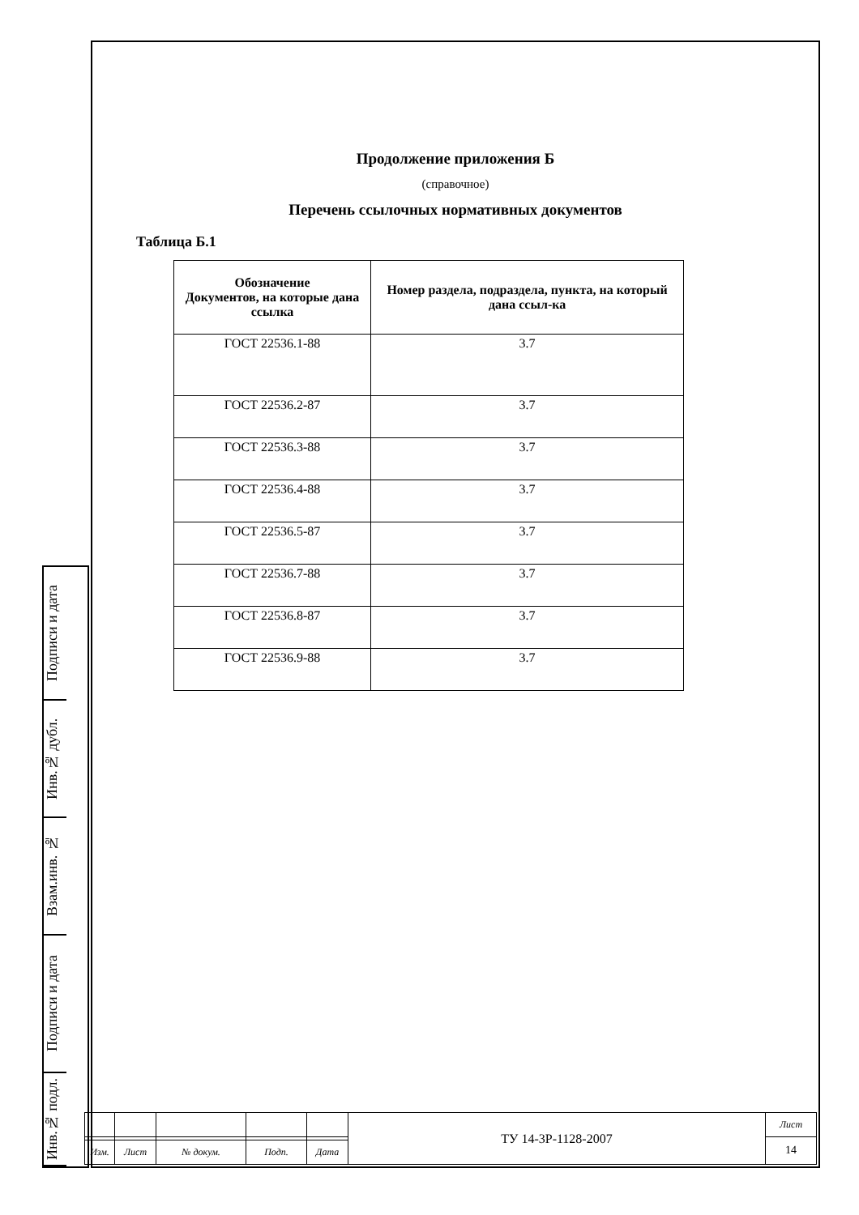Подписи и дата
Инв.№ дубл.
Взам.инв. №
Подписи и дата
Инв.№ подл.
Продолжение приложения Б
(справочное)
Перечень ссылочных нормативных документов
Таблица Б.1
| Обозначение Документов, на которые дана ссылка | Номер раздела, подраздела, пункта, на который дана ссыл-ка |
| --- | --- |
| ГОСТ 22536.1-88 | 3.7 |
| ГОСТ 22536.2-87 | 3.7 |
| ГОСТ 22536.3-88 | 3.7 |
| ГОСТ 22536.4-88 | 3.7 |
| ГОСТ 22536.5-87 | 3.7 |
| ГОСТ 22536.7-88 | 3.7 |
| ГОСТ 22536.8-87 | 3.7 |
| ГОСТ 22536.9-88 | 3.7 |
| | | | | | ТУ 14-3Р-1128-2007 | Лист |
| | | | | | | 14 |
| Изм. | Лист | № докум. | Подп. | Дата | | |